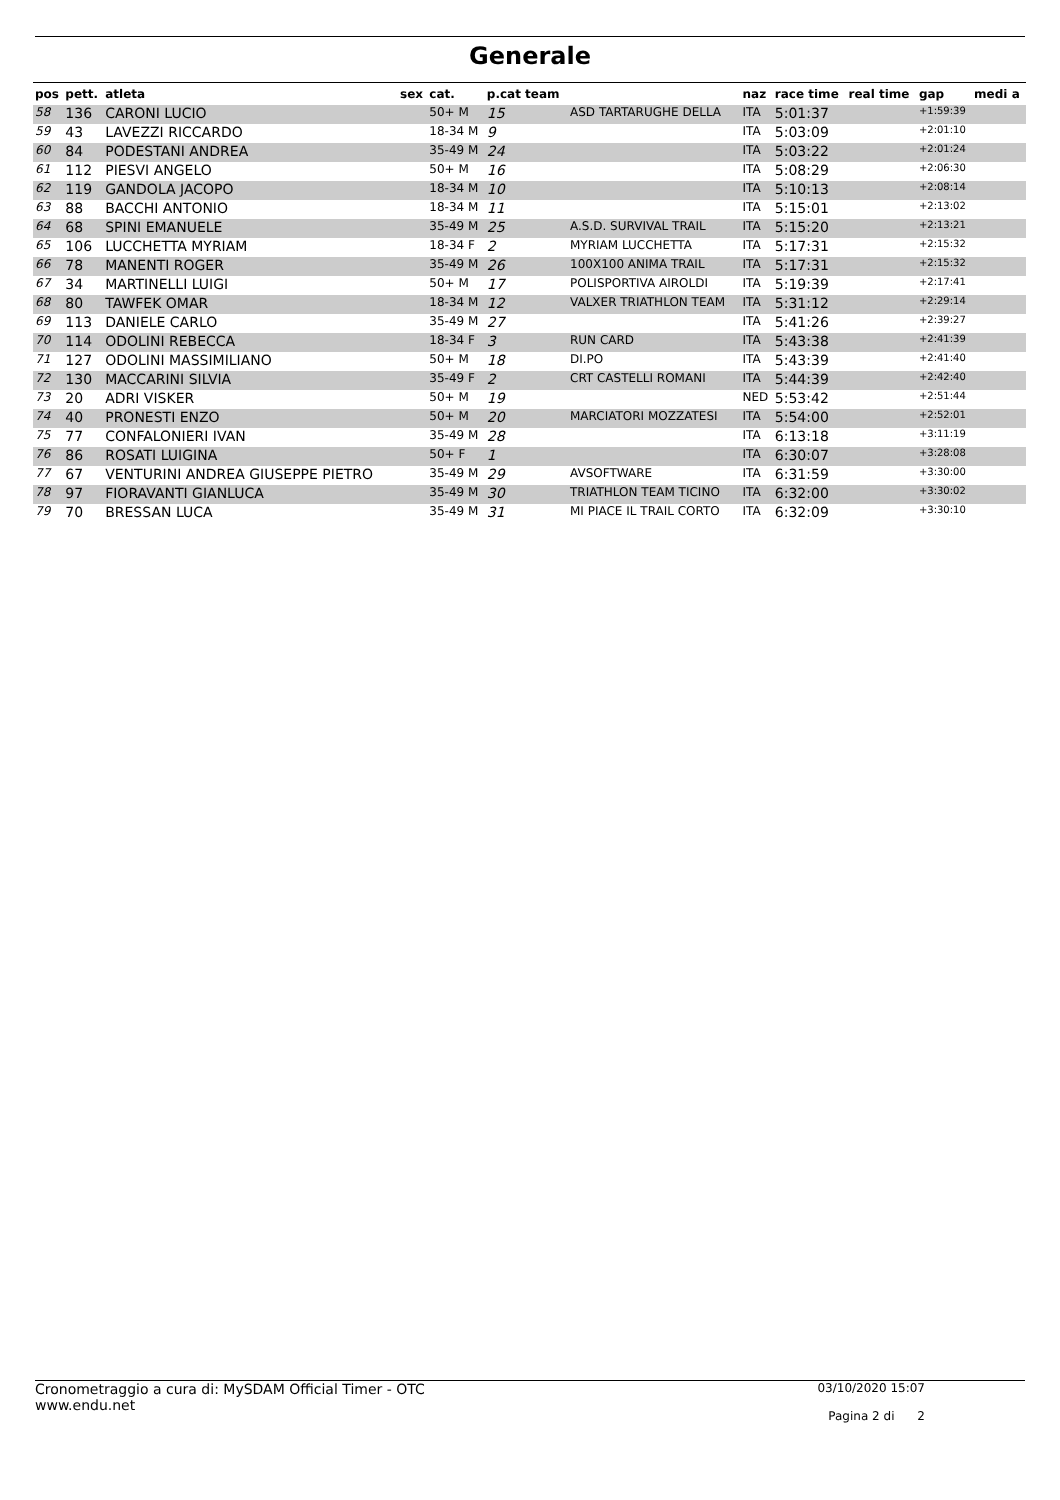Generale
| pos | pett. | atleta | sex | cat. | p.cat team | | naz | race time | real time | gap | medi a |
| --- | --- | --- | --- | --- | --- | --- | --- | --- | --- | --- | --- |
| 58 | 136 | CARONI LUCIO | | 50+ M | 15 | ASD TARTARUGHE DELLA | ITA | 5:01:37 | | +1:59:39 | |
| 59 | 43 | LAVEZZI RICCARDO | | 18-34 M | 9 | | ITA | 5:03:09 | | +2:01:10 | |
| 60 | 84 | PODESTANI ANDREA | | 35-49 M | 24 | | ITA | 5:03:22 | | +2:01:24 | |
| 61 | 112 | PIESVI ANGELO | | 50+ M | 16 | | ITA | 5:08:29 | | +2:06:30 | |
| 62 | 119 | GANDOLA JACOPO | | 18-34 M | 10 | | ITA | 5:10:13 | | +2:08:14 | |
| 63 | 88 | BACCHI ANTONIO | | 18-34 M | 11 | | ITA | 5:15:01 | | +2:13:02 | |
| 64 | 68 | SPINI EMANUELE | | 35-49 M | 25 | A.S.D. SURVIVAL TRAIL | ITA | 5:15:20 | | +2:13:21 | |
| 65 | 106 | LUCCHETTA MYRIAM | | 18-34 F | 2 | MYRIAM LUCCHETTA | ITA | 5:17:31 | | +2:15:32 | |
| 66 | 78 | MANENTI ROGER | | 35-49 M | 26 | 100X100 ANIMA TRAIL | ITA | 5:17:31 | | +2:15:32 | |
| 67 | 34 | MARTINELLI LUIGI | | 50+ M | 17 | POLISPORTIVA AIROLDI | ITA | 5:19:39 | | +2:17:41 | |
| 68 | 80 | TAWFEK OMAR | | 18-34 M | 12 | VALXER TRIATHLON TEAM | ITA | 5:31:12 | | +2:29:14 | |
| 69 | 113 | DANIELE CARLO | | 35-49 M | 27 | | ITA | 5:41:26 | | +2:39:27 | |
| 70 | 114 | ODOLINI REBECCA | | 18-34 F | 3 | RUN CARD | ITA | 5:43:38 | | +2:41:39 | |
| 71 | 127 | ODOLINI MASSIMILIANO | | 50+ M | 18 | DI.PO | ITA | 5:43:39 | | +2:41:40 | |
| 72 | 130 | MACCARINI SILVIA | | 35-49 F | 2 | CRT CASTELLI ROMANI | ITA | 5:44:39 | | +2:42:40 | |
| 73 | 20 | ADRI VISKER | | 50+ M | 19 | | NED | 5:53:42 | | +2:51:44 | |
| 74 | 40 | PRONESTI ENZO | | 50+ M | 20 | MARCIATORI MOZZATESI | ITA | 5:54:00 | | +2:52:01 | |
| 75 | 77 | CONFALONIERI IVAN | | 35-49 M | 28 | | ITA | 6:13:18 | | +3:11:19 | |
| 76 | 86 | ROSATI LUIGINA | | 50+ F | 1 | | ITA | 6:30:07 | | +3:28:08 | |
| 77 | 67 | VENTURINI ANDREA GIUSEPPE PIETRO | | 35-49 M | 29 | AVSOFTWARE | ITA | 6:31:59 | | +3:30:00 | |
| 78 | 97 | FIORAVANTI GIANLUCA | | 35-49 M | 30 | TRIATHLON TEAM TICINO | ITA | 6:32:00 | | +3:30:02 | |
| 79 | 70 | BRESSAN LUCA | | 35-49 M | 31 | MI PIACE IL TRAIL CORTO | ITA | 6:32:09 | | +3:30:10 | |
Cronometraggio a cura di: MySDAM Official Timer - OTC
www.endu.net
03/10/2020 15:07
Pagina 2 di 2